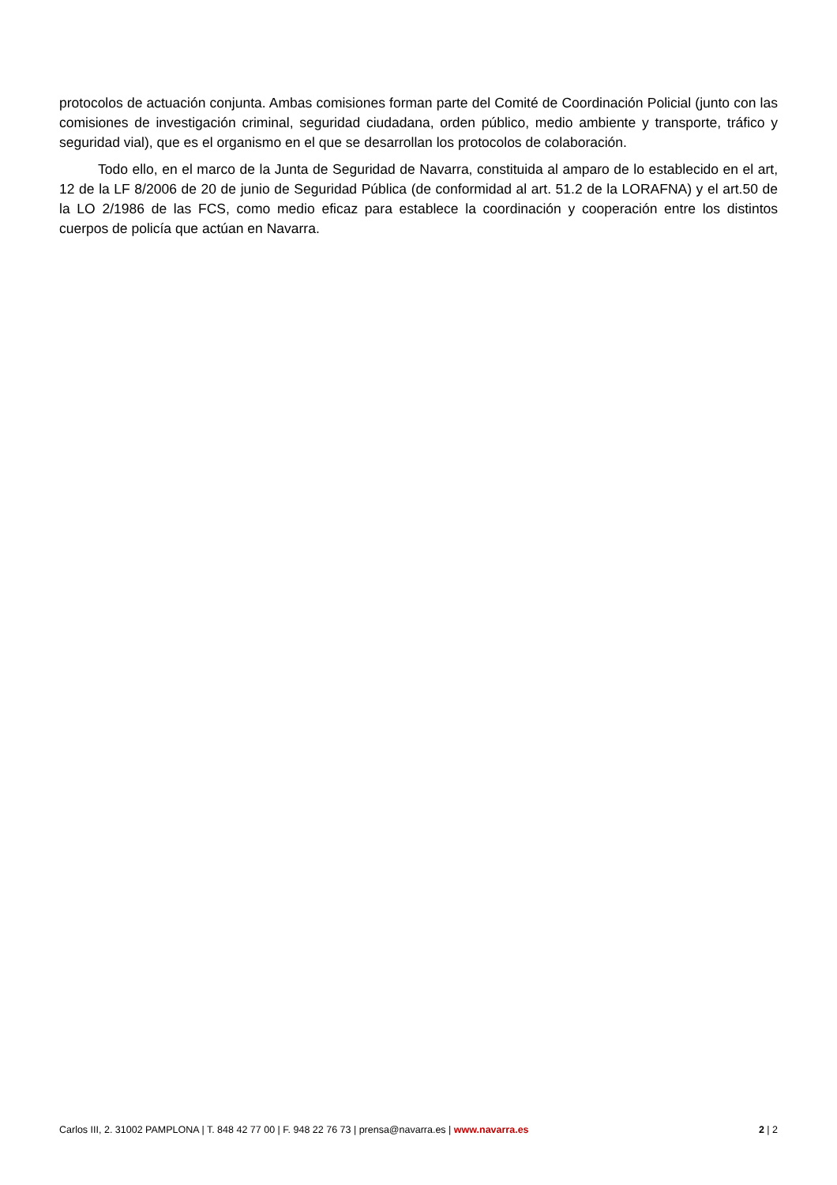protocolos de actuación conjunta. Ambas comisiones forman parte del Comité de Coordinación Policial (junto con las comisiones de investigación criminal, seguridad ciudadana, orden público, medio ambiente y transporte, tráfico y seguridad vial), que es el organismo en el que se desarrollan los protocolos de colaboración.
Todo ello, en el marco de la Junta de Seguridad de Navarra, constituida al amparo de lo establecido en el art, 12 de la LF 8/2006 de 20 de junio de Seguridad Pública (de conformidad al art. 51.2 de la LORAFNA) y el art.50 de la LO 2/1986 de las FCS, como medio eficaz para establece la coordinación y cooperación entre los distintos cuerpos de policía que actúan en Navarra.
Carlos III, 2. 31002 PAMPLONA | T. 848 42 77 00 | F. 948 22 76 73 | prensa@navarra.es | www.navarra.es 2 | 2